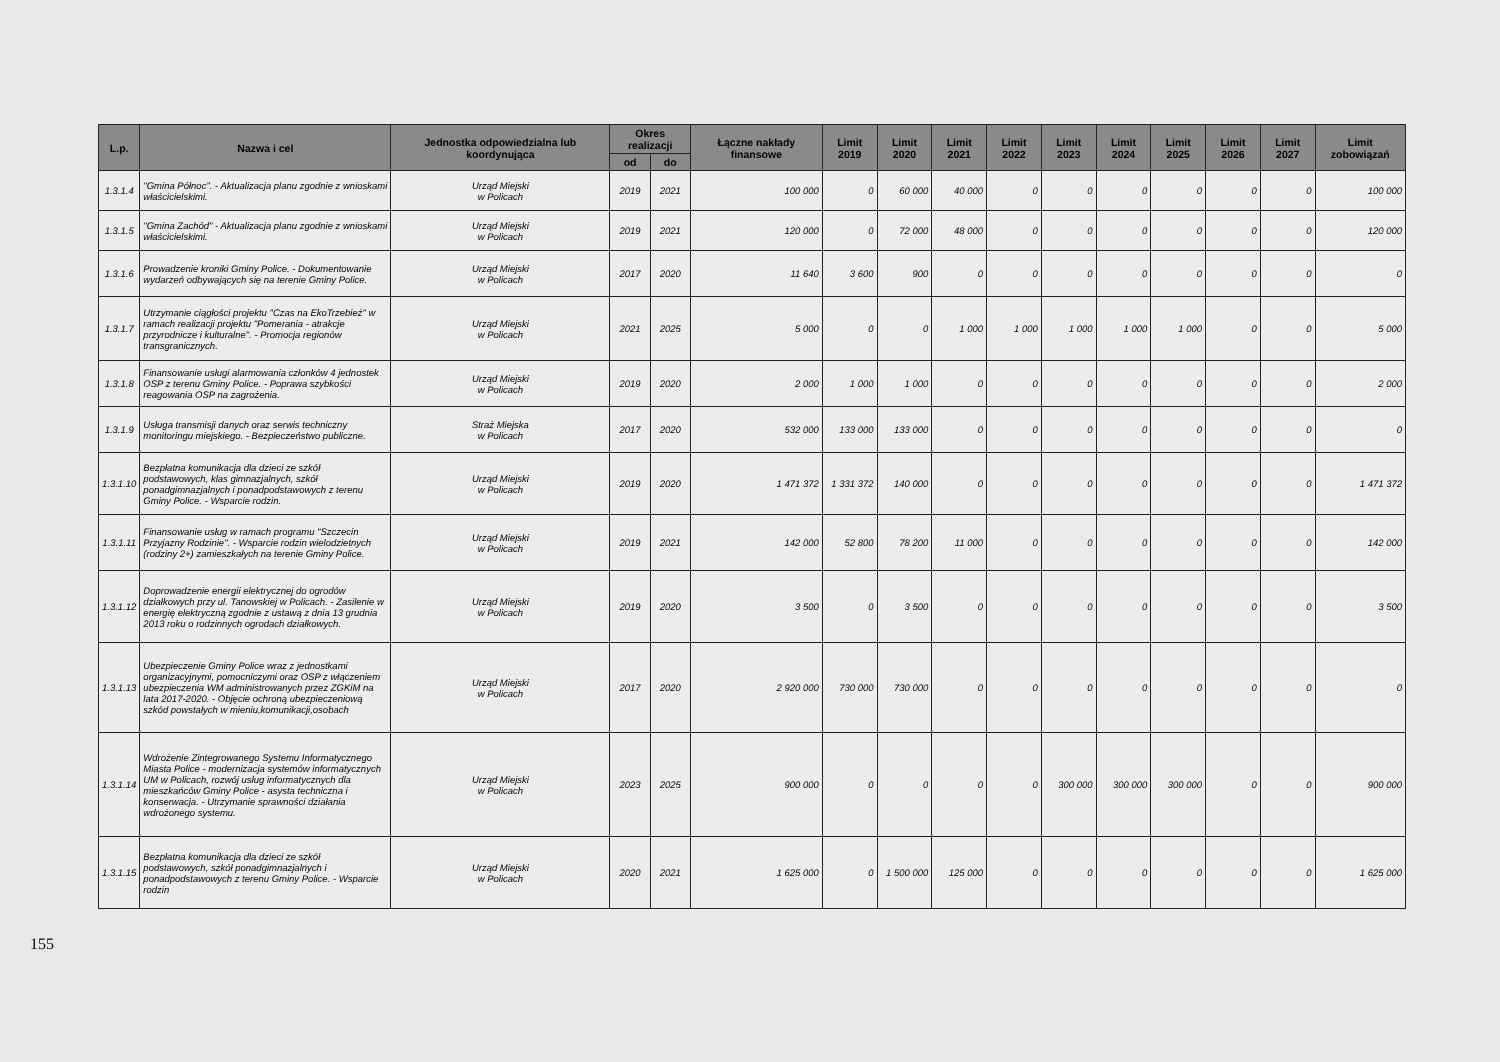| L.p. | Nazwa i cel | Jednostka odpowiedzialna lub koordynująca | Okres realizacji | | Łączne nakłady finansowe | Limit 2019 | Limit 2020 | Limit 2021 | Limit 2022 | Limit 2023 | Limit 2024 | Limit 2025 | Limit 2026 | Limit 2027 | Limit zobowiązań |
| --- | --- | --- | --- | --- | --- | --- | --- | --- | --- | --- | --- | --- | --- | --- | --- |
| | | | od | do | | | | | | | | | | | |
| 1.3.1.4 | "Gmina Północ". - Aktualizacja planu zgodnie z wnioskami właścicielskimi. | Urząd Miejski w Policach | 2019 | 2021 | 100 000 | 0 | 60 000 | 40 000 | 0 | 0 | 0 | 0 | 0 | 0 | 100 000 |
| 1.3.1.5 | "Gmina Zachód" - Aktualizacja planu zgodnie z wnioskami właścicielskimi. | Urząd Miejski w Policach | 2019 | 2021 | 120 000 | 0 | 72 000 | 48 000 | 0 | 0 | 0 | 0 | 0 | 0 | 120 000 |
| 1.3.1.6 | Prowadzenie kroniki Gminy Police. - Dokumentowanie wydarzeń odbywających się na terenie Gminy Police. | Urząd Miejski w Policach | 2017 | 2020 | 11 640 | 3 600 | 900 | 0 | 0 | 0 | 0 | 0 | 0 | 0 | 0 |
| 1.3.1.7 | Utrzymanie ciągłości projektu "Czas na EkoTrzebież" w ramach realizacji projektu "Pomerania - atrakcje przyrodnicze i kulturalne". - Promocja regionów transgranicznych. | Urząd Miejski w Policach | 2021 | 2025 | 5 000 | 0 | 0 | 1 000 | 1 000 | 1 000 | 1 000 | 1 000 | 0 | 0 | 5 000 |
| 1.3.1.8 | Finansowanie usługi alarmowania członków 4 jednostek OSP z terenu Gminy Police. - Poprawa szybkości reagowania OSP na zagrożenia. | Urząd Miejski w Policach | 2019 | 2020 | 2 000 | 1 000 | 1 000 | 0 | 0 | 0 | 0 | 0 | 0 | 0 | 2 000 |
| 1.3.1.9 | Usługa transmisji danych oraz serwis techniczny monitoringu miejskiego. - Bezpieczeństwo publiczne. | Straż Miejska w Policach | 2017 | 2020 | 532 000 | 133 000 | 133 000 | 0 | 0 | 0 | 0 | 0 | 0 | 0 | 0 |
| 1.3.1.10 | Bezpłatna komunikacja dla dzieci ze szkół podstawowych, klas gimnazjalnych, szkół ponadgimnazjalnych i ponadpodstawowych z terenu Gminy Police. - Wsparcie rodzin. | Urząd Miejski w Policach | 2019 | 2020 | 1 471 372 | 1 331 372 | 140 000 | 0 | 0 | 0 | 0 | 0 | 0 | 0 | 1 471 372 |
| 1.3.1.11 | Finansowanie usług w ramach programu "Szczecin Przyjazny Rodzinie". - Wsparcie rodzin wielodzietnych (rodziny 2+) zamieszkałych na terenie Gminy Police. | Urząd Miejski w Policach | 2019 | 2021 | 142 000 | 52 800 | 78 200 | 11 000 | 0 | 0 | 0 | 0 | 0 | 0 | 142 000 |
| 1.3.1.12 | Doprowadzenie energii elektrycznej do ogrodów działkowych przy ul. Tanowskiej w Policach. - Zasilenie w energię elektryczną zgodnie z ustawą z dnia 13 grudnia 2013 roku o rodzinnych ogrodach działkowych. | Urząd Miejski w Policach | 2019 | 2020 | 3 500 | 0 | 3 500 | 0 | 0 | 0 | 0 | 0 | 0 | 0 | 3 500 |
| 1.3.1.13 | Ubezpieczenie Gminy Police wraz z jednostkami organizacyjnymi, pomocniczymi oraz OSP z włączeniem ubezpieczenia WM administrowanych przez ZGKiM na lata 2017-2020. - Objęcie ochroną ubezpieczeniową szkód powstałych w mieniu,komunikacji,osobach | Urząd Miejski w Policach | 2017 | 2020 | 2 920 000 | 730 000 | 730 000 | 0 | 0 | 0 | 0 | 0 | 0 | 0 | 0 |
| 1.3.1.14 | Wdrożenie Zintegrowanego Systemu Informatycznego Miasta Police - modernizacja systemów informatycznych UM w Policach, rozwój usług informatycznych dla mieszkańców Gminy Police - asysta techniczna i konserwacja. - Utrzymanie sprawności działania wdrożonego systemu. | Urząd Miejski w Policach | 2023 | 2025 | 900 000 | 0 | 0 | 0 | 0 | 300 000 | 300 000 | 300 000 | 0 | 0 | 900 000 |
| 1.3.1.15 | Bezpłatna komunikacja dla dzieci ze szkół podstawowych, szkół ponadgimnazjalnych i ponadpodstawowych z terenu Gminy Police. - Wsparcie rodzin | Urząd Miejski w Policach | 2020 | 2021 | 1 625 000 | 0 | 1 500 000 | 125 000 | 0 | 0 | 0 | 0 | 0 | 0 | 1 625 000 |
155